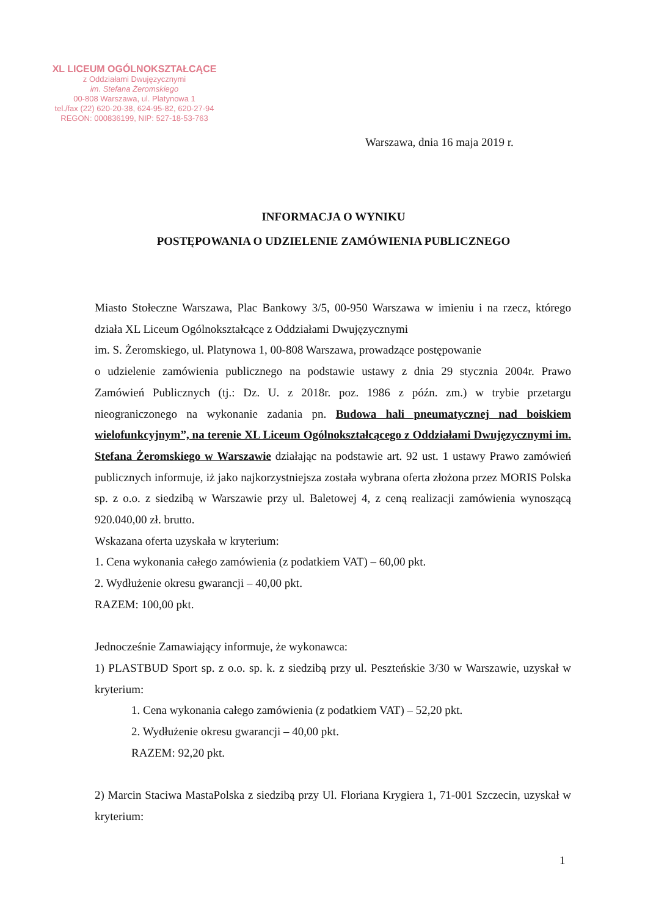XL LICEUM OGÓLNOKSZTAŁCĄCE
z Oddziałami Dwujęzycznymi
im. Stefana Żeromskiego
00-808 Warszawa, ul. Platynowa 1
tel./fax (22) 620-20-38, 624-95-82, 620-27-94
REGON: 000836199, NIP: 527-18-53-763
Warszawa, dnia 16 maja 2019 r.
INFORMACJA O WYNIKU
POSTĘPOWANIA O UDZIELENIE ZAMÓWIENIA PUBLICZNEGO
Miasto Stołeczne Warszawa, Plac Bankowy 3/5, 00-950 Warszawa w imieniu i na rzecz, którego działa XL Liceum Ogólnokształcące z Oddziałami Dwujęzycznymi
im. S. Żeromskiego, ul. Platynowa 1, 00-808 Warszawa, prowadzące postępowanie
o udzielenie zamówienia publicznego na podstawie ustawy z dnia 29 stycznia 2004r. Prawo Zamówień Publicznych (tj.: Dz. U. z 2018r. poz. 1986 z późn. zm.) w trybie przetargu nieograniczonego na wykonanie zadania pn. Budowa hali pneumatycznej nad boiskiem wielofunkcyjnym”, na terenie XL Liceum Ogólnokształcącego z Oddziałami Dwujęzycznymi im. Stefana Żeromskiego w Warszawie działając na podstawie art. 92 ust. 1 ustawy Prawo zamówień publicznych informuje, iż jako najkorzystniejsza została wybrana oferta złożona przez MORIS Polska sp. z o.o. z siedzibą w Warszawie przy ul. Baletowej 4, z ceną realizacji zamówienia wynoszącą 920.040,00 zł. brutto.
Wskazana oferta uzyskała w kryterium:
1. Cena wykonania całego zamówienia (z podatkiem VAT) – 60,00 pkt.
2. Wydłużenie okresu gwarancji – 40,00 pkt.
RAZEM: 100,00 pkt.
Jednocześnie Zamawiający informuje, że wykonawca:
1) PLASTBUD Sport sp. z o.o. sp. k. z siedzibą przy ul. Peszteńskie 3/30 w Warszawie, uzyskał w kryterium:
1. Cena wykonania całego zamówienia (z podatkiem VAT) – 52,20 pkt.
2. Wydłużenie okresu gwarancji – 40,00 pkt.
RAZEM: 92,20 pkt.
2) Marcin Staciwa MastaPolska z siedzibą przy Ul. Floriana Krygiera 1, 71-001 Szczecin, uzyskał w kryterium:
1